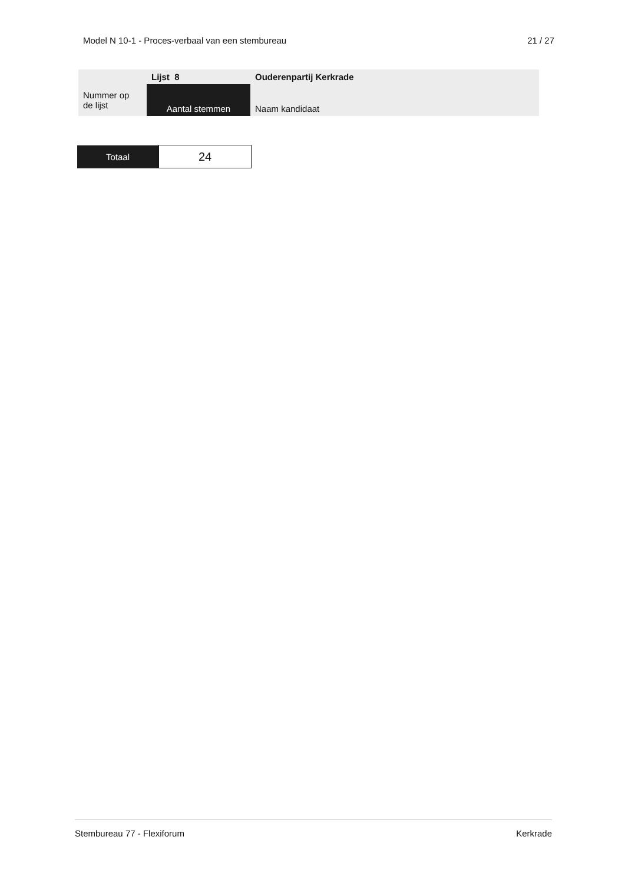Model N 10-1 - Proces-verbaal van een stembureau 21 / 27
| | Lijst 8 | Ouderenpartij Kerkrade |
| Nummer op de lijst | Aantal stemmen | Naam kandidaat |
| Totaal | 24 |
Stembureau 77 - Flexiforum Kerkrade